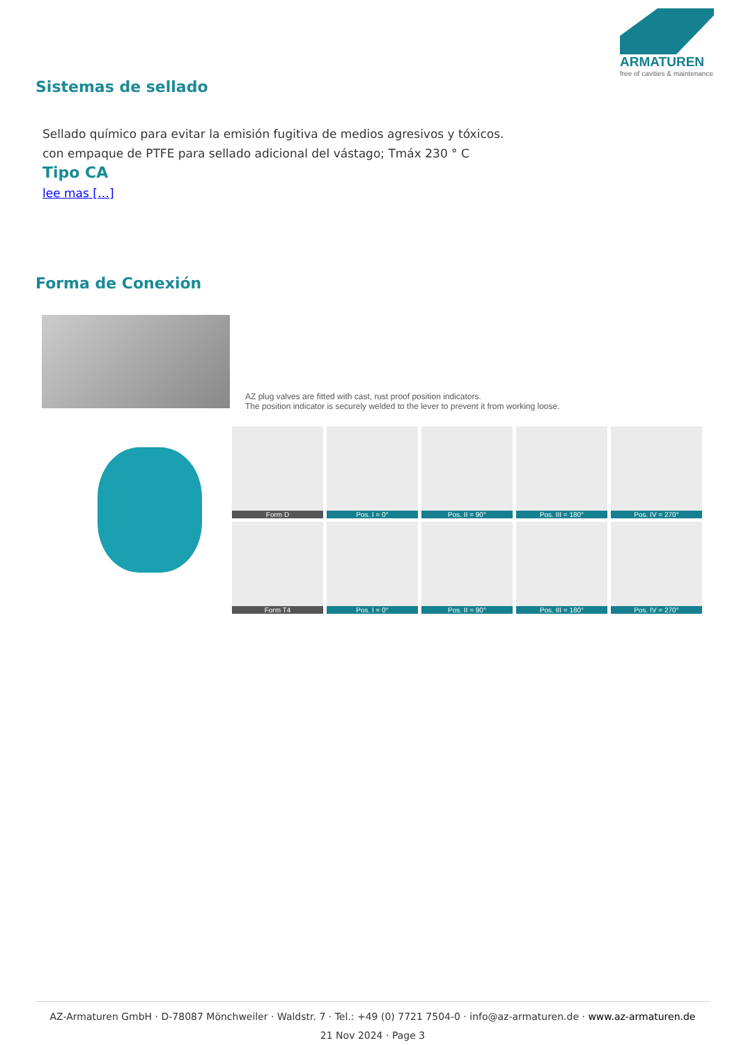ARMATUREN
free of cavities & maintenance
Sistemas de sellado
Sellado químico para evitar la emisión fugitiva de medios agresivos y tóxicos.
con empaque de PTFE para sellado adicional del vástago; Tmáx 230 ° C
Tipo CA
lee mas […]
Forma de Conexión
AZ plug valves are fitted with cast, rust proof position indicators.
The position indicator is securely welded to the lever to prevent it from working loose.
Form D
Pos. I = 0°
Pos. II = 90°
Pos. III = 180°
Pos. IV = 270°
Form T4
Pos. I = 0°
Pos. II = 90°
Pos. III = 180°
Pos. IV = 270°
AZ-Armaturen GmbH · D-78087 Mönchweiler · Waldstr. 7 · Tel.: +49 (0) 7721 7504-0 · info@az-armaturen.de · www.az-armaturen.de
21 Nov 2024 · Page 3